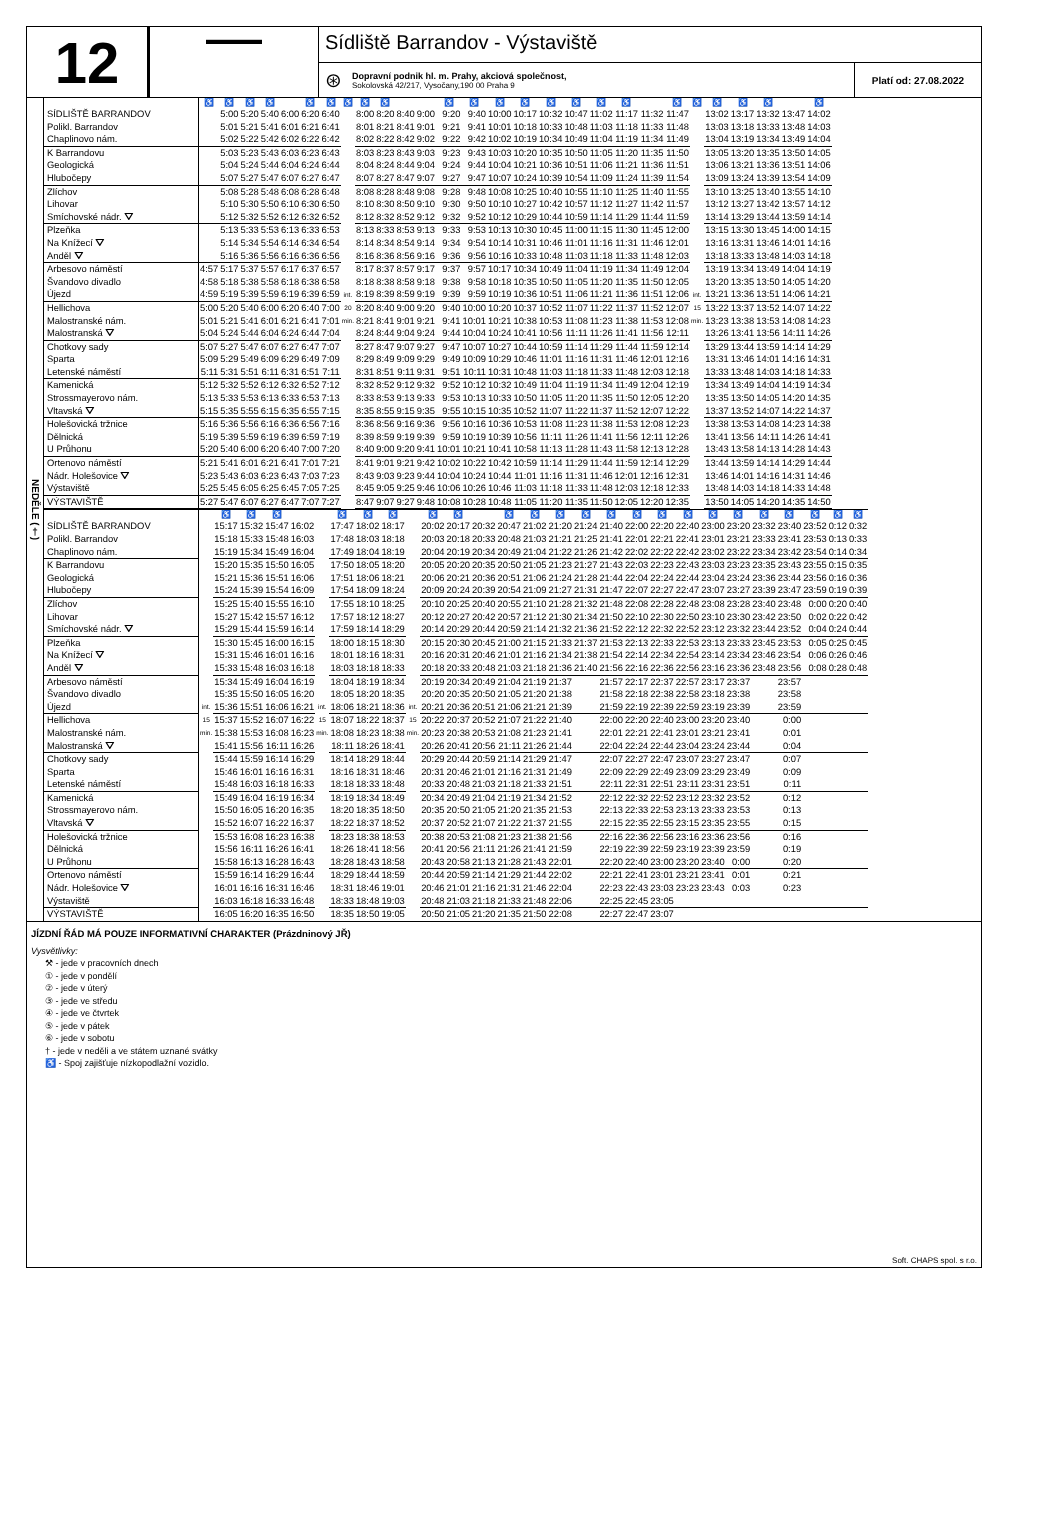12
▬▬▬▬
Sídliště Barrandov - Výstaviště
⊛ Dopravní podnik hl. m. Prahy, akciová společnost,
Sokolovská 42/217, Vysočany,190 00 Praha 9
Platí od: 27.08.2022
NEDĚLE (†)
| | ♿ | ♿ | ♿ | ♿ | | ♿ | ♿ | ♿ | ♿ | ♿ | | | ♿ | ♿ | ♿ | ♿ | ♿ | ♿ | ♿ | ♿ | | ♿ | ♿ | ♿ | ♿ | ♿ | | ♿ |
| SÍDLIŠTĚ BARRANDOV | | 5:00 | 5:20 | 5:40 | 6:00 | 6:20 | 6:40 | | 8:00 | 8:20 | 8:40 | 9:00 | 9:20 | 9:40 | 10:00 | 10:17 | 10:32 | 10:47 | 11:02 | 11:17 | 11:32 | 11:47 | | 13:02 | 13:17 | 13:32 | 13:47 | 14:02 |
| Polikl. Barrandov | | 5:01 | 5:21 | 5:41 | 6:01 | 6:21 | 6:41 | | 8:01 | 8:21 | 8:41 | 9:01 | 9:21 | 9:41 | 10:01 | 10:18 | 10:33 | 10:48 | 11:03 | 11:18 | 11:33 | 11:48 | | 13:03 | 13:18 | 13:33 | 13:48 | 14:03 |
| Chaplinovo nám. | | 5:02 | 5:22 | 5:42 | 6:02 | 6:22 | 6:42 | | 8:02 | 8:22 | 8:42 | 9:02 | 9:22 | 9:42 | 10:02 | 10:19 | 10:34 | 10:49 | 11:04 | 11:19 | 11:34 | 11:49 | | 13:04 | 13:19 | 13:34 | 13:49 | 14:04 |
| K Barrandovu | | 5:03 | 5:23 | 5:43 | 6:03 | 6:23 | 6:43 | | 8:03 | 8:23 | 8:43 | 9:03 | 9:23 | 9:43 | 10:03 | 10:20 | 10:35 | 10:50 | 11:05 | 11:20 | 11:35 | 11:50 | | 13:05 | 13:20 | 13:35 | 13:50 | 14:05 |
| Geologická | | 5:04 | 5:24 | 5:44 | 6:04 | 6:24 | 6:44 | | 8:04 | 8:24 | 8:44 | 9:04 | 9:24 | 9:44 | 10:04 | 10:21 | 10:36 | 10:51 | 11:06 | 11:21 | 11:36 | 11:51 | | 13:06 | 13:21 | 13:36 | 13:51 | 14:06 |
| Hlubočepy | | 5:07 | 5:27 | 5:47 | 6:07 | 6:27 | 6:47 | | 8:07 | 8:27 | 8:47 | 9:07 | 9:27 | 9:47 | 10:07 | 10:24 | 10:39 | 10:54 | 11:09 | 11:24 | 11:39 | 11:54 | | 13:09 | 13:24 | 13:39 | 13:54 | 14:09 |
| Zlíchov | | 5:08 | 5:28 | 5:48 | 6:08 | 6:28 | 6:48 | | 8:08 | 8:28 | 8:48 | 9:08 | 9:28 | 9:48 | 10:08 | 10:25 | 10:40 | 10:55 | 11:10 | 11:25 | 11:40 | 11:55 | | 13:10 | 13:25 | 13:40 | 13:55 | 14:10 |
| Lihovar | | 5:10 | 5:30 | 5:50 | 6:10 | 6:30 | 6:50 | | 8:10 | 8:30 | 8:50 | 9:10 | 9:30 | 9:50 | 10:10 | 10:27 | 10:42 | 10:57 | 11:12 | 11:27 | 11:42 | 11:57 | | 13:12 | 13:27 | 13:42 | 13:57 | 14:12 |
| Smíchovské nádr. ⛛ | | 5:12 | 5:32 | 5:52 | 6:12 | 6:32 | 6:52 | | 8:12 | 8:32 | 8:52 | 9:12 | 9:32 | 9:52 | 10:12 | 10:29 | 10:44 | 10:59 | 11:14 | 11:29 | 11:44 | 11:59 | | 13:14 | 13:29 | 13:44 | 13:59 | 14:14 |
| Plzeňka | | 5:13 | 5:33 | 5:53 | 6:13 | 6:33 | 6:53 | | 8:13 | 8:33 | 8:53 | 9:13 | 9:33 | 9:53 | 10:13 | 10:30 | 10:45 | 11:00 | 11:15 | 11:30 | 11:45 | 12:00 | | 13:15 | 13:30 | 13:45 | 14:00 | 14:15 |
| Na Knížecí ⛛ | | 5:14 | 5:34 | 5:54 | 6:14 | 6:34 | 6:54 | | 8:14 | 8:34 | 8:54 | 9:14 | 9:34 | 9:54 | 10:14 | 10:31 | 10:46 | 11:01 | 11:16 | 11:31 | 11:46 | 12:01 | | 13:16 | 13:31 | 13:46 | 14:01 | 14:16 |
| Anděl ⛛ | | 5:16 | 5:36 | 5:56 | 6:16 | 6:36 | 6:56 | | 8:16 | 8:36 | 8:56 | 9:16 | 9:36 | 9:56 | 10:16 | 10:33 | 10:48 | 11:03 | 11:18 | 11:33 | 11:48 | 12:03 | | 13:18 | 13:33 | 13:48 | 14:03 | 14:18 |
| Arbesovo náměstí | 4:57 | 5:17 | 5:37 | 5:57 | 6:17 | 6:37 | 6:57 | | 8:17 | 8:37 | 8:57 | 9:17 | 9:37 | 9:57 | 10:17 | 10:34 | 10:49 | 11:04 | 11:19 | 11:34 | 11:49 | 12:04 | | 13:19 | 13:34 | 13:49 | 14:04 | 14:19 |
| Švandovo divadlo | 4:58 | 5:18 | 5:38 | 5:58 | 6:18 | 6:38 | 6:58 | | 8:18 | 8:38 | 8:58 | 9:18 | 9:38 | 9:58 | 10:18 | 10:35 | 10:50 | 11:05 | 11:20 | 11:35 | 11:50 | 12:05 | | 13:20 | 13:35 | 13:50 | 14:05 | 14:20 |
| Újezd | 4:59 | 5:19 | 5:39 | 5:59 | 6:19 | 6:39 | 6:59 | int. | 8:19 | 8:39 | 8:59 | 9:19 | 9:39 | 9:59 | 10:19 | 10:36 | 10:51 | 11:06 | 11:21 | 11:36 | 11:51 | 12:06 | int. | 13:21 | 13:36 | 13:51 | 14:06 | 14:21 |
| Hellichova | 5:00 | 5:20 | 5:40 | 6:00 | 6:20 | 6:40 | 7:00 | 20 | 8:20 | 8:40 | 9:00 | 9:20 | 9:40 | 10:00 | 10:20 | 10:37 | 10:52 | 11:07 | 11:22 | 11:37 | 11:52 | 12:07 | 15 | 13:22 | 13:37 | 13:52 | 14:07 | 14:22 |
| Malostranské nám. | 5:01 | 5:21 | 5:41 | 6:01 | 6:21 | 6:41 | 7:01 | min. | 8:21 | 8:41 | 9:01 | 9:21 | 9:41 | 10:01 | 10:21 | 10:38 | 10:53 | 11:08 | 11:23 | 11:38 | 11:53 | 12:08 | min. | 13:23 | 13:38 | 13:53 | 14:08 | 14:23 |
| Malostranská ⛛ | 5:04 | 5:24 | 5:44 | 6:04 | 6:24 | 6:44 | 7:04 | | 8:24 | 8:44 | 9:04 | 9:24 | 9:44 | 10:04 | 10:24 | 10:41 | 10:56 | 11:11 | 11:26 | 11:41 | 11:56 | 12:11 | | 13:26 | 13:41 | 13:56 | 14:11 | 14:26 |
| Chotkovy sady | 5:07 | 5:27 | 5:47 | 6:07 | 6:27 | 6:47 | 7:07 | | 8:27 | 8:47 | 9:07 | 9:27 | 9:47 | 10:07 | 10:27 | 10:44 | 10:59 | 11:14 | 11:29 | 11:44 | 11:59 | 12:14 | | 13:29 | 13:44 | 13:59 | 14:14 | 14:29 |
| Sparta | 5:09 | 5:29 | 5:49 | 6:09 | 6:29 | 6:49 | 7:09 | | 8:29 | 8:49 | 9:09 | 9:29 | 9:49 | 10:09 | 10:29 | 10:46 | 11:01 | 11:16 | 11:31 | 11:46 | 12:01 | 12:16 | | 13:31 | 13:46 | 14:01 | 14:16 | 14:31 |
| Letenské náměstí | 5:11 | 5:31 | 5:51 | 6:11 | 6:31 | 6:51 | 7:11 | | 8:31 | 8:51 | 9:11 | 9:31 | 9:51 | 10:11 | 10:31 | 10:48 | 11:03 | 11:18 | 11:33 | 11:48 | 12:03 | 12:18 | | 13:33 | 13:48 | 14:03 | 14:18 | 14:33 |
| Kamenická | 5:12 | 5:32 | 5:52 | 6:12 | 6:32 | 6:52 | 7:12 | | 8:32 | 8:52 | 9:12 | 9:32 | 9:52 | 10:12 | 10:32 | 10:49 | 11:04 | 11:19 | 11:34 | 11:49 | 12:04 | 12:19 | | 13:34 | 13:49 | 14:04 | 14:19 | 14:34 |
| Strossmayerovo nám. | 5:13 | 5:33 | 5:53 | 6:13 | 6:33 | 6:53 | 7:13 | | 8:33 | 8:53 | 9:13 | 9:33 | 9:53 | 10:13 | 10:33 | 10:50 | 11:05 | 11:20 | 11:35 | 11:50 | 12:05 | 12:20 | | 13:35 | 13:50 | 14:05 | 14:20 | 14:35 |
| Vltavská ⛛ | 5:15 | 5:35 | 5:55 | 6:15 | 6:35 | 6:55 | 7:15 | | 8:35 | 8:55 | 9:15 | 9:35 | 9:55 | 10:15 | 10:35 | 10:52 | 11:07 | 11:22 | 11:37 | 11:52 | 12:07 | 12:22 | | 13:37 | 13:52 | 14:07 | 14:22 | 14:37 |
| Holešovická tržnice | 5:16 | 5:36 | 5:56 | 6:16 | 6:36 | 6:56 | 7:16 | | 8:36 | 8:56 | 9:16 | 9:36 | 9:56 | 10:16 | 10:36 | 10:53 | 11:08 | 11:23 | 11:38 | 11:53 | 12:08 | 12:23 | | 13:38 | 13:53 | 14:08 | 14:23 | 14:38 |
| Dělnická | 5:19 | 5:39 | 5:59 | 6:19 | 6:39 | 6:59 | 7:19 | | 8:39 | 8:59 | 9:19 | 9:39 | 9:59 | 10:19 | 10:39 | 10:56 | 11:11 | 11:26 | 11:41 | 11:56 | 12:11 | 12:26 | | 13:41 | 13:56 | 14:11 | 14:26 | 14:41 |
| U Průhonu | 5:20 | 5:40 | 6:00 | 6:20 | 6:40 | 7:00 | 7:20 | | 8:40 | 9:00 | 9:20 | 9:41 | 10:01 | 10:21 | 10:41 | 10:58 | 11:13 | 11:28 | 11:43 | 11:58 | 12:13 | 12:28 | | 13:43 | 13:58 | 14:13 | 14:28 | 14:43 |
| Ortenovo náměstí | 5:21 | 5:41 | 6:01 | 6:21 | 6:41 | 7:01 | 7:21 | | 8:41 | 9:01 | 9:21 | 9:42 | 10:02 | 10:22 | 10:42 | 10:59 | 11:14 | 11:29 | 11:44 | 11:59 | 12:14 | 12:29 | | 13:44 | 13:59 | 14:14 | 14:29 | 14:44 |
| Nádr. Holešovice ⛛ | 5:23 | 5:43 | 6:03 | 6:23 | 6:43 | 7:03 | 7:23 | | 8:43 | 9:03 | 9:23 | 9:44 | 10:04 | 10:24 | 10:44 | 11:01 | 11:16 | 11:31 | 11:46 | 12:01 | 12:16 | 12:31 | | 13:46 | 14:01 | 14:16 | 14:31 | 14:46 |
| Výstaviště | 5:25 | 5:45 | 6:05 | 6:25 | 6:45 | 7:05 | 7:25 | | 8:45 | 9:05 | 9:25 | 9:46 | 10:06 | 10:26 | 10:46 | 11:03 | 11:18 | 11:33 | 11:48 | 12:03 | 12:18 | 12:33 | | 13:48 | 14:03 | 14:18 | 14:33 | 14:48 |
| VÝSTAVIŠTĚ | 5:27 | 5:47 | 6:07 | 6:27 | 6:47 | 7:07 | 7:27 | | 8:47 | 9:07 | 9:27 | 9:48 | 10:08 | 10:28 | 10:48 | 11:05 | 11:20 | 11:35 | 11:50 | 12:05 | 12:20 | 12:35 | | 13:50 | 14:05 | 14:20 | 14:35 | 14:50 |
| | | ♿ | ♿ | ♿ | | | ♿ | ♿ | ♿ | | ♿ | ♿ | | ♿ | ♿ | ♿ | ♿ | ♿ | ♿ | ♿ | ♿ | ♿ | ♿ | ♿ | ♿ | ♿ | ♿ | ♿ |
| SÍDLIŠTĚ BARRANDOV | | 15:17 | 15:32 | 15:47 | 16:02 | | 17:47 | 18:02 | 18:17 | | 20:02 | 20:17 | 20:32 | 20:47 | 21:02 | 21:20 | 21:24 | 21:40 | 22:00 | 22:20 | 22:40 | 23:00 | 23:20 | 23:32 | 23:40 | 23:52 | 0:12 | 0:32 |
| Polikl. Barrandov | | 15:18 | 15:33 | 15:48 | 16:03 | | 17:48 | 18:03 | 18:18 | | 20:03 | 20:18 | 20:33 | 20:48 | 21:03 | 21:21 | 21:25 | 21:41 | 22:01 | 22:21 | 22:41 | 23:01 | 23:21 | 23:33 | 23:41 | 23:53 | 0:13 | 0:33 |
| Chaplinovo nám. | | 15:19 | 15:34 | 15:49 | 16:04 | | 17:49 | 18:04 | 18:19 | | 20:04 | 20:19 | 20:34 | 20:49 | 21:04 | 21:22 | 21:26 | 21:42 | 22:02 | 22:22 | 22:42 | 23:02 | 23:22 | 23:34 | 23:42 | 23:54 | 0:14 | 0:34 |
| K Barrandovu | | 15:20 | 15:35 | 15:50 | 16:05 | | 17:50 | 18:05 | 18:20 | | 20:05 | 20:20 | 20:35 | 20:50 | 21:05 | 21:23 | 21:27 | 21:43 | 22:03 | 22:23 | 22:43 | 23:03 | 23:23 | 23:35 | 23:43 | 23:55 | 0:15 | 0:35 |
| Geologická | | 15:21 | 15:36 | 15:51 | 16:06 | | 17:51 | 18:06 | 18:21 | | 20:06 | 20:21 | 20:36 | 20:51 | 21:06 | 21:24 | 21:28 | 21:44 | 22:04 | 22:24 | 22:44 | 23:04 | 23:24 | 23:36 | 23:44 | 23:56 | 0:16 | 0:36 |
| Hlubočepy | | 15:24 | 15:39 | 15:54 | 16:09 | | 17:54 | 18:09 | 18:24 | | 20:09 | 20:24 | 20:39 | 20:54 | 21:09 | 21:27 | 21:31 | 21:47 | 22:07 | 22:27 | 22:47 | 23:07 | 23:27 | 23:39 | 23:47 | 23:59 | 0:19 | 0:39 |
| Zlíchov | | 15:25 | 15:40 | 15:55 | 16:10 | | 17:55 | 18:10 | 18:25 | | 20:10 | 20:25 | 20:40 | 20:55 | 21:10 | 21:28 | 21:32 | 21:48 | 22:08 | 22:28 | 22:48 | 23:08 | 23:28 | 23:40 | 23:48 | 0:00 | 0:20 | 0:40 |
| Lihovar | | 15:27 | 15:42 | 15:57 | 16:12 | | 17:57 | 18:12 | 18:27 | | 20:12 | 20:27 | 20:42 | 20:57 | 21:12 | 21:30 | 21:34 | 21:50 | 22:10 | 22:30 | 22:50 | 23:10 | 23:30 | 23:42 | 23:50 | 0:02 | 0:22 | 0:42 |
| Smíchovské nádr. ⛛ | | 15:29 | 15:44 | 15:59 | 16:14 | | 17:59 | 18:14 | 18:29 | | 20:14 | 20:29 | 20:44 | 20:59 | 21:14 | 21:32 | 21:36 | 21:52 | 22:12 | 22:32 | 22:52 | 23:12 | 23:32 | 23:44 | 23:52 | 0:04 | 0:24 | 0:44 |
| Plzeňka | | 15:30 | 15:45 | 16:00 | 16:15 | | 18:00 | 18:15 | 18:30 | | 20:15 | 20:30 | 20:45 | 21:00 | 21:15 | 21:33 | 21:37 | 21:53 | 22:13 | 22:33 | 22:53 | 23:13 | 23:33 | 23:45 | 23:53 | 0:05 | 0:25 | 0:45 |
| Na Knížecí ⛛ | | 15:31 | 15:46 | 16:01 | 16:16 | | 18:01 | 18:16 | 18:31 | | 20:16 | 20:31 | 20:46 | 21:01 | 21:16 | 21:34 | 21:38 | 21:54 | 22:14 | 22:34 | 22:54 | 23:14 | 23:34 | 23:46 | 23:54 | 0:06 | 0:26 | 0:46 |
| Anděl ⛛ | | 15:33 | 15:48 | 16:03 | 16:18 | | 18:03 | 18:18 | 18:33 | | 20:18 | 20:33 | 20:48 | 21:03 | 21:18 | 21:36 | 21:40 | 21:56 | 22:16 | 22:36 | 22:56 | 23:16 | 23:36 | 23:48 | 23:56 | 0:08 | 0:28 | 0:48 |
| Arbesovo náměstí | | 15:34 | 15:49 | 16:04 | 16:19 | | 18:04 | 18:19 | 18:34 | | 20:19 | 20:34 | 20:49 | 21:04 | 21:19 | 21:37 | | 21:57 | 22:17 | 22:37 | 22:57 | 23:17 | 23:37 | | 23:57 | | | |
| Švandovo divadlo | | 15:35 | 15:50 | 16:05 | 16:20 | | 18:05 | 18:20 | 18:35 | | 20:20 | 20:35 | 20:50 | 21:05 | 21:20 | 21:38 | | 21:58 | 22:18 | 22:38 | 22:58 | 23:18 | 23:38 | | 23:58 | | | |
| Újezd | int. | 15:36 | 15:51 | 16:06 | 16:21 | int. | 18:06 | 18:21 | 18:36 | int. | 20:21 | 20:36 | 20:51 | 21:06 | 21:21 | 21:39 | | 21:59 | 22:19 | 22:39 | 22:59 | 23:19 | 23:39 | | 23:59 | | | |
| Hellichova | 15 | 15:37 | 15:52 | 16:07 | 16:22 | 15 | 18:07 | 18:22 | 18:37 | 15 | 20:22 | 20:37 | 20:52 | 21:07 | 21:22 | 21:40 | | 22:00 | 22:20 | 22:40 | 23:00 | 23:20 | 23:40 | | 0:00 | | | |
| Malostranské nám. | min. | 15:38 | 15:53 | 16:08 | 16:23 | min. | 18:08 | 18:23 | 18:38 | min. | 20:23 | 20:38 | 20:53 | 21:08 | 21:23 | 21:41 | | 22:01 | 22:21 | 22:41 | 23:01 | 23:21 | 23:41 | | 0:01 | | | |
| Malostranská ⛛ | | 15:41 | 15:56 | 16:11 | 16:26 | | 18:11 | 18:26 | 18:41 | | 20:26 | 20:41 | 20:56 | 21:11 | 21:26 | 21:44 | | 22:04 | 22:24 | 22:44 | 23:04 | 23:24 | 23:44 | | 0:04 | | | |
| Chotkovy sady | | 15:44 | 15:59 | 16:14 | 16:29 | | 18:14 | 18:29 | 18:44 | | 20:29 | 20:44 | 20:59 | 21:14 | 21:29 | 21:47 | | 22:07 | 22:27 | 22:47 | 23:07 | 23:27 | 23:47 | | 0:07 | | | |
| Sparta | | 15:46 | 16:01 | 16:16 | 16:31 | | 18:16 | 18:31 | 18:46 | | 20:31 | 20:46 | 21:01 | 21:16 | 21:31 | 21:49 | | 22:09 | 22:29 | 22:49 | 23:09 | 23:29 | 23:49 | | 0:09 | | | |
| Letenské náměstí | | 15:48 | 16:03 | 16:18 | 16:33 | | 18:18 | 18:33 | 18:48 | | 20:33 | 20:48 | 21:03 | 21:18 | 21:33 | 21:51 | | 22:11 | 22:31 | 22:51 | 23:11 | 23:31 | 23:51 | | 0:11 | | | |
| Kamenická | | 15:49 | 16:04 | 16:19 | 16:34 | | 18:19 | 18:34 | 18:49 | | 20:34 | 20:49 | 21:04 | 21:19 | 21:34 | 21:52 | | 22:12 | 22:32 | 22:52 | 23:12 | 23:32 | 23:52 | | 0:12 | | | |
| Strossmayerovo nám. | | 15:50 | 16:05 | 16:20 | 16:35 | | 18:20 | 18:35 | 18:50 | | 20:35 | 20:50 | 21:05 | 21:20 | 21:35 | 21:53 | | 22:13 | 22:33 | 22:53 | 23:13 | 23:33 | 23:53 | | 0:13 | | | |
| Vltavská ⛛ | | 15:52 | 16:07 | 16:22 | 16:37 | | 18:22 | 18:37 | 18:52 | | 20:37 | 20:52 | 21:07 | 21:22 | 21:37 | 21:55 | | 22:15 | 22:35 | 22:55 | 23:15 | 23:35 | 23:55 | | 0:15 | | | |
| Holešovická tržnice | | 15:53 | 16:08 | 16:23 | 16:38 | | 18:23 | 18:38 | 18:53 | | 20:38 | 20:53 | 21:08 | 21:23 | 21:38 | 21:56 | | 22:16 | 22:36 | 22:56 | 23:16 | 23:36 | 23:56 | | 0:16 | | | |
| Dělnická | | 15:56 | 16:11 | 16:26 | 16:41 | | 18:26 | 18:41 | 18:56 | | 20:41 | 20:56 | 21:11 | 21:26 | 21:41 | 21:59 | | 22:19 | 22:39 | 22:59 | 23:19 | 23:39 | 23:59 | | 0:19 | | | |
| U Průhonu | | 15:58 | 16:13 | 16:28 | 16:43 | | 18:28 | 18:43 | 18:58 | | 20:43 | 20:58 | 21:13 | 21:28 | 21:43 | 22:01 | | 22:20 | 22:40 | 23:00 | 23:20 | 23:40 | 0:00 | | 0:20 | | | |
| Ortenovo náměstí | | 15:59 | 16:14 | 16:29 | 16:44 | | 18:29 | 18:44 | 18:59 | | 20:44 | 20:59 | 21:14 | 21:29 | 21:44 | 22:02 | | 22:21 | 22:41 | 23:01 | 23:21 | 23:41 | 0:01 | | 0:21 | | | |
| Nádr. Holešovice ⛛ | | 16:01 | 16:16 | 16:31 | 16:46 | | 18:31 | 18:46 | 19:01 | | 20:46 | 21:01 | 21:16 | 21:31 | 21:46 | 22:04 | | 22:23 | 22:43 | 23:03 | 23:23 | 23:43 | 0:03 | | 0:23 | | | |
| Výstaviště | | 16:03 | 16:18 | 16:33 | 16:48 | | 18:33 | 18:48 | 19:03 | | 20:48 | 21:03 | 21:18 | 21:33 | 21:48 | 22:06 | | 22:25 | 22:45 | 23:05 | | | | | | | | |
| VÝSTAVIŠTĚ | | 16:05 | 16:20 | 16:35 | 16:50 | | 18:35 | 18:50 | 19:05 | | 20:50 | 21:05 | 21:20 | 21:35 | 21:50 | 22:08 | | 22:27 | 22:47 | 23:07 | | | | | | | | |
JÍZDNÍ ŘÁD MÁ POUZE INFORMATIVNÍ CHARAKTER (Prázdninový JŘ)
Vysvětlivky:
⚒ - jede v pracovních dnech
① - jede v pondělí
② - jede v úterý
③ - jede ve středu
④ - jede ve čtvrtek
⑤ - jede v pátek
⑥ - jede v sobotu
† - jede v neděli a ve státem uznané svátky
♿ - Spoj zajišťuje nízkopodlažní vozidlo.
Soft. CHAPS spol. s r.o.